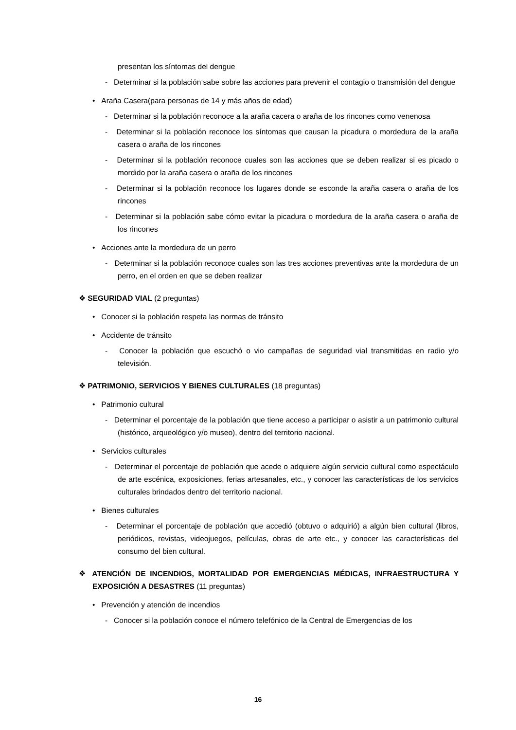presentan los síntomas del dengue
- Determinar si la población sabe sobre las acciones para prevenir el contagio o transmisión del dengue
• Araña Casera(para personas de 14 y más años de edad)
- Determinar si la población reconoce a la araña cacera o araña de los rincones como venenosa
- Determinar si la población reconoce los síntomas que causan la picadura o mordedura de la araña casera o araña de los rincones
- Determinar si la población reconoce cuales son las acciones que se deben realizar si es picado o mordido por la araña casera o araña de los rincones
- Determinar si la población reconoce los lugares donde se esconde la araña casera o araña de los rincones
- Determinar si la población sabe cómo evitar la picadura o mordedura de la araña casera o araña de los rincones
• Acciones ante la mordedura de un perro
- Determinar si la población reconoce cuales son las tres acciones preventivas ante la mordedura de un perro, en el orden en que se deben realizar
❖ SEGURIDAD VIAL (2 preguntas)
• Conocer si la población respeta las normas de tránsito
• Accidente de tránsito
- Conocer la población que escuchó o vio campañas de seguridad vial transmitidas en radio y/o televisión.
❖ PATRIMONIO, SERVICIOS Y BIENES CULTURALES (18 preguntas)
• Patrimonio cultural
- Determinar el porcentaje de la población que tiene acceso a participar o asistir a un patrimonio cultural (histórico, arqueológico y/o museo), dentro del territorio nacional.
• Servicios culturales
- Determinar el porcentaje de población que acede o adquiere algún servicio cultural como espectáculo de arte escénica, exposiciones, ferias artesanales, etc., y conocer las características de los servicios culturales brindados dentro del territorio nacional.
• Bienes culturales
- Determinar el porcentaje de población que accedió (obtuvo o adquirió) a algún bien cultural (libros, periódicos, revistas, videojuegos, películas, obras de arte etc., y conocer las características del consumo del bien cultural.
❖ ATENCIÓN DE INCENDIOS, MORTALIDAD POR EMERGENCIAS MÉDICAS, INFRAESTRUCTURA Y EXPOSICIÓN A DESASTRES (11 preguntas)
• Prevención y atención de incendios
- Conocer si la población conoce el número telefónico de la Central de Emergencias de los
16